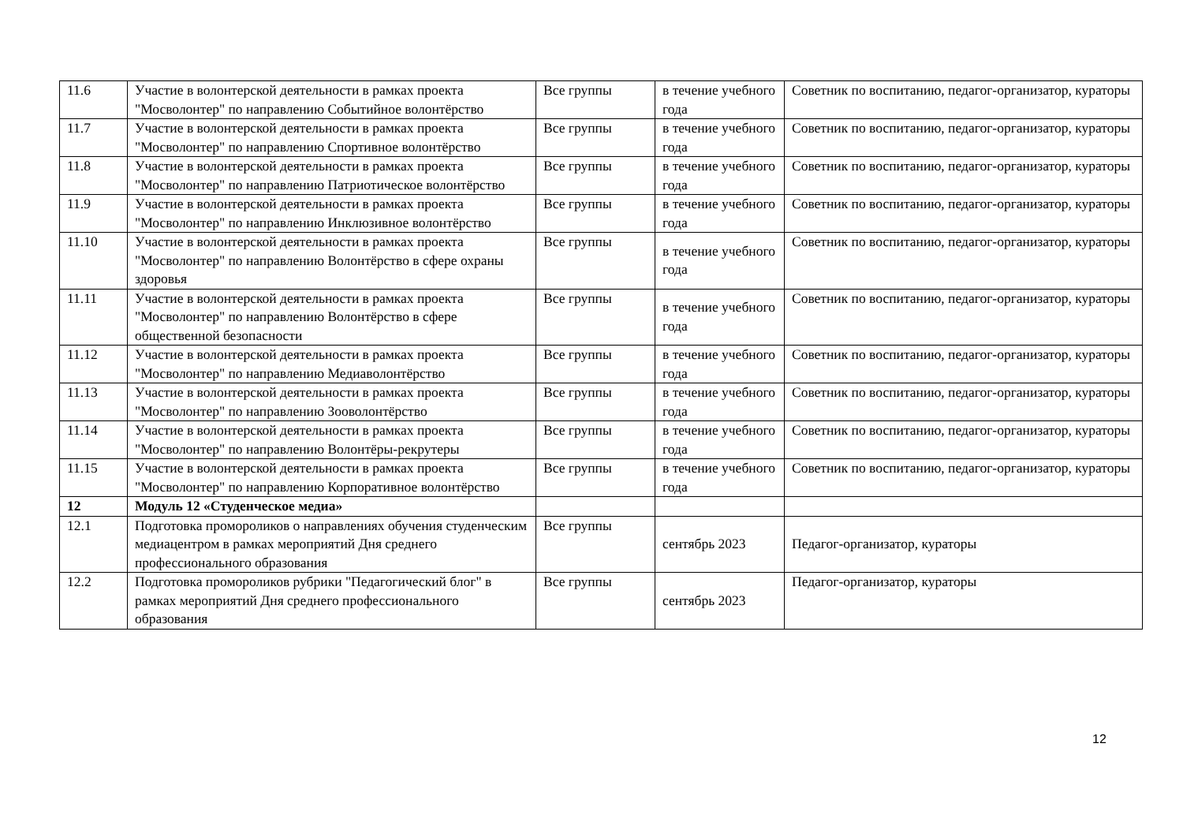| 11.6 | Участие в волонтерской деятельности в рамках проекта "Мосволонтер" по направлению Событийное волонтёрство | Все группы | в течение учебного года | Советник по воспитанию, педагог-организатор, кураторы |
| 11.7 | Участие в волонтерской деятельности в рамках проекта "Мосволонтер" по направлению Спортивное волонтёрство | Все группы | в течение учебного года | Советник по воспитанию, педагог-организатор, кураторы |
| 11.8 | Участие в волонтерской деятельности в рамках проекта "Мосволонтер" по направлению Патриотическое волонтёрство | Все группы | в течение учебного года | Советник по воспитанию, педагог-организатор, кураторы |
| 11.9 | Участие в волонтерской деятельности в рамках проекта "Мосволонтер" по направлению Инклюзивное волонтёрство | Все группы | в течение учебного года | Советник по воспитанию, педагог-организатор, кураторы |
| 11.10 | Участие в волонтерской деятельности в рамках проекта "Мосволонтер" по направлению Волонтёрство в сфере охраны здоровья | Все группы | в течение учебного года | Советник по воспитанию, педагог-организатор, кураторы |
| 11.11 | Участие в волонтерской деятельности в рамках проекта "Мосволонтер" по направлению Волонтёрство в сфере общественной безопасности | Все группы | в течение учебного года | Советник по воспитанию, педагог-организатор, кураторы |
| 11.12 | Участие в волонтерской деятельности в рамках проекта "Мосволонтер" по направлению Медиаволонтёрство | Все группы | в течение учебного года | Советник по воспитанию, педагог-организатор, кураторы |
| 11.13 | Участие в волонтерской деятельности в рамках проекта "Мосволонтер" по направлению Зооволонтёрство | Все группы | в течение учебного года | Советник по воспитанию, педагог-организатор, кураторы |
| 11.14 | Участие в волонтерской деятельности в рамках проекта "Мосволонтер" по направлению Волонтёры-рекрутеры | Все группы | в течение учебного года | Советник по воспитанию, педагог-организатор, кураторы |
| 11.15 | Участие в волонтерской деятельности в рамках проекта "Мосволонтер" по направлению Корпоративное волонтёрство | Все группы | в течение учебного года | Советник по воспитанию, педагог-организатор, кураторы |
| 12 | Модуль 12 «Студенческое медиа» | | | |
| 12.1 | Подготовка промороликов о направлениях обучения студенческим медиацентром в рамках мероприятий Дня среднего профессионального образования | Все группы | сентябрь 2023 | Педагог-организатор, кураторы |
| 12.2 | Подготовка промороликов рубрики "Педагогический блог" в рамках мероприятий Дня среднего профессионального образования | Все группы | сентябрь 2023 | Педагог-организатор, кураторы |
12